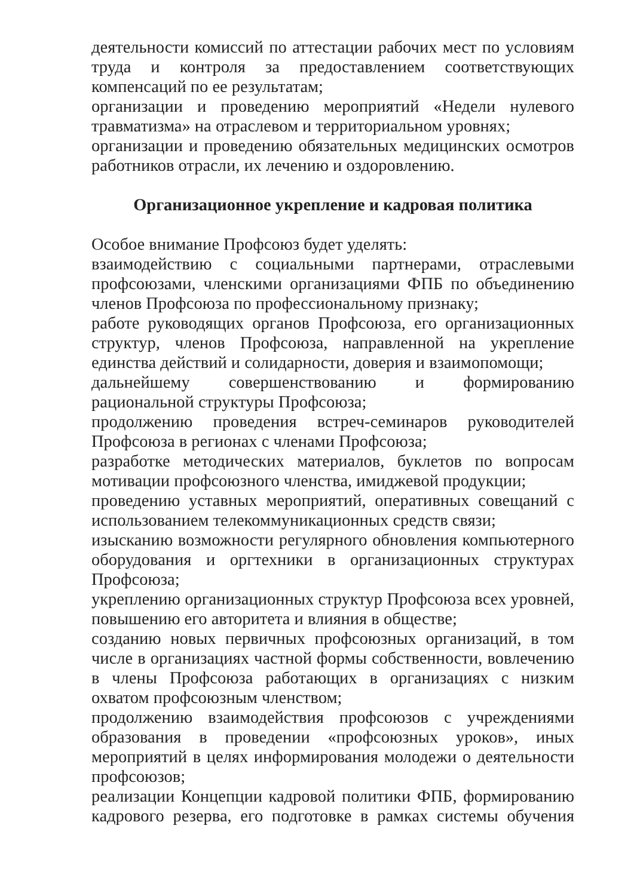деятельности комиссий по аттестации рабочих мест по условиям труда и контроля за предоставлением соответствующих компенсаций по ее результатам;
организации и проведению мероприятий «Недели нулевого травматизма» на отраслевом и территориальном уровнях;
организации и проведению обязательных медицинских осмотров работников отрасли, их лечению и оздоровлению.
Организационное укрепление и кадровая политика
Особое внимание Профсоюз будет уделять:
взаимодействию с социальными партнерами, отраслевыми профсоюзами, членскими организациями ФПБ по объединению членов Профсоюза по профессиональному признаку;
работе руководящих органов Профсоюза, его организационных структур, членов Профсоюза, направленной на укрепление единства действий и солидарности, доверия и взаимопомощи;
дальнейшему совершенствованию и формированию рациональной структуры Профсоюза;
продолжению проведения встреч-семинаров руководителей Профсоюза в регионах с членами Профсоюза;
разработке методических материалов, буклетов по вопросам мотивации профсоюзного членства, имиджевой продукции;
проведению уставных мероприятий, оперативных совещаний с использованием телекоммуникационных средств связи;
изысканию возможности регулярного обновления компьютерного оборудования и оргтехники в организационных структурах Профсоюза;
укреплению организационных структур Профсоюза всех уровней, повышению его авторитета и влияния в обществе;
созданию новых первичных профсоюзных организаций, в том числе в организациях частной формы собственности, вовлечению в члены Профсоюза работающих в организациях с низким охватом профсоюзным членством;
продолжению взаимодействия профсоюзов с учреждениями образования в проведении «профсоюзных уроков», иных мероприятий в целях информирования молодежи о деятельности профсоюзов;
реализации Концепции кадровой политики ФПБ, формированию кадрового резерва, его подготовке в рамках системы обучения